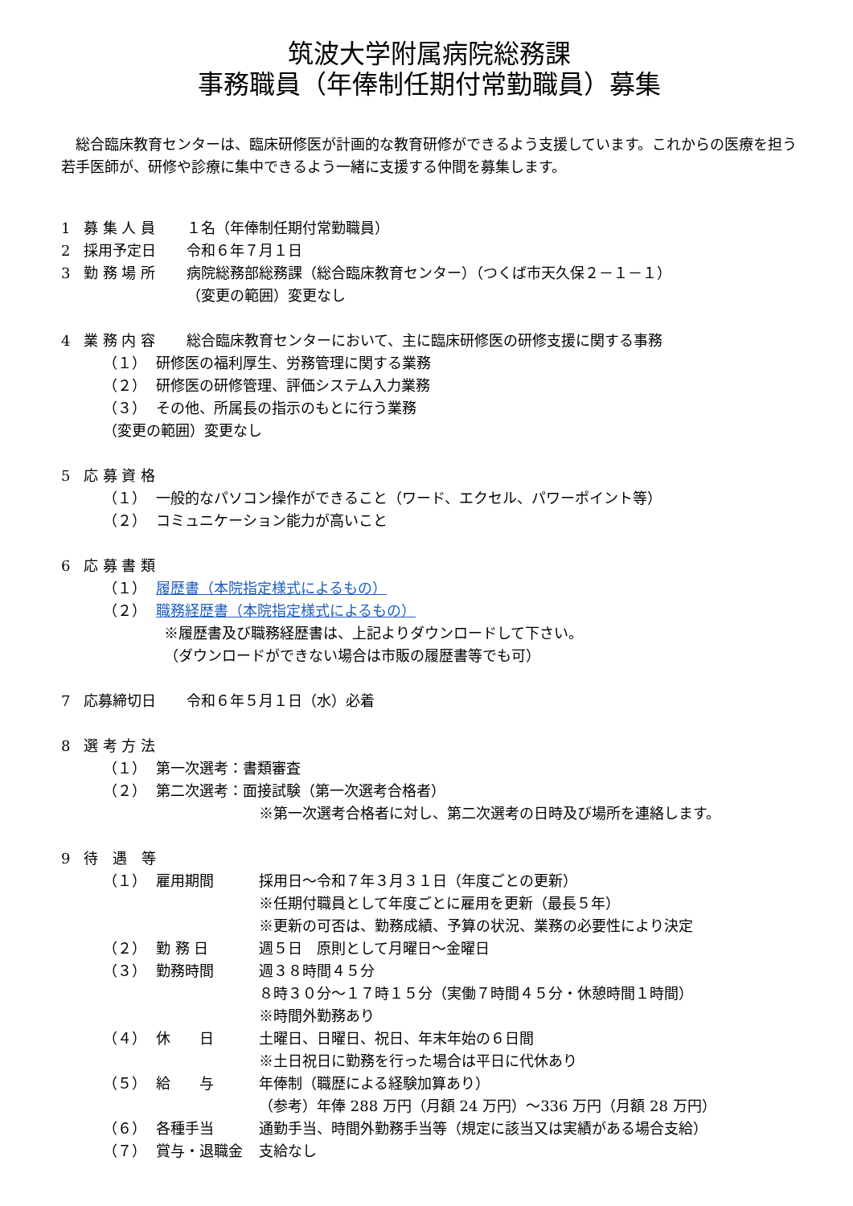筑波大学附属病院総務課
事務職員（年俸制任期付常勤職員）募集
総合臨床教育センターは、臨床研修医が計画的な教育研修ができるよう支援しています。これからの医療を担う若手医師が、研修や診療に集中できるよう一緒に支援する仲間を募集します。
1 募 集 人 員 １名（年俸制任期付常勤職員）
2 採用予定日 令和６年７月１日
3 勤 務 場 所 病院総務部総務課（総合臨床教育センター）（つくば市天久保２－１－１）
（変更の範囲）変更なし
4 業 務 内 容 総合臨床教育センターにおいて、主に臨床研修医の研修支援に関する事務
（１） 研修医の福利厚生、労務管理に関する業務
（２） 研修医の研修管理、評価システム入力業務
（３） その他、所属長の指示のもとに行う業務
（変更の範囲）変更なし
5 応 募 資 格
（１） 一般的なパソコン操作ができること（ワード、エクセル、パワーポイント等）
（２） コミュニケーション能力が高いこと
6 応 募 書 類
（１） 履歴書（本院指定様式によるもの）
（２） 職務経歴書（本院指定様式によるもの）
※履歴書及び職務経歴書は、上記よりダウンロードして下さい。
（ダウンロードができない場合は市販の履歴書等でも可）
7 応募締切日 令和６年５月１日（水）必着
8 選 考 方 法
（１） 第一次選考：書類審査
（２） 第二次選考：面接試験（第一次選考合格者）
※第一次選考合格者に対し、第二次選考の日時及び場所を連絡します。
9 待　遇　等
（１） 雇用期間 採用日～令和７年３月３１日（年度ごとの更新）
※任期付職員として年度ごとに雇用を更新（最長５年）
※更新の可否は、勤務成績、予算の状況、業務の必要性により決定
（２） 勤 務 日 週５日　原則として月曜日～金曜日
（３） 勤務時間 週３８時間４５分
８時３０分～１７時１５分（実働７時間４５分・休憩時間１時間）
※時間外勤務あり
（４） 休　　日 土曜日、日曜日、祝日、年末年始の６日間
※土日祝日に勤務を行った場合は平日に代休あり
（５） 給　　与 年俸制（職歴による経験加算あり）
（参考）年俸 288 万円（月額 24 万円）～336 万円（月額 28 万円）
（６） 各種手当 通勤手当、時間外勤務手当等（規定に該当又は実績がある場合支給）
（７） 賞与・退職金 支給なし